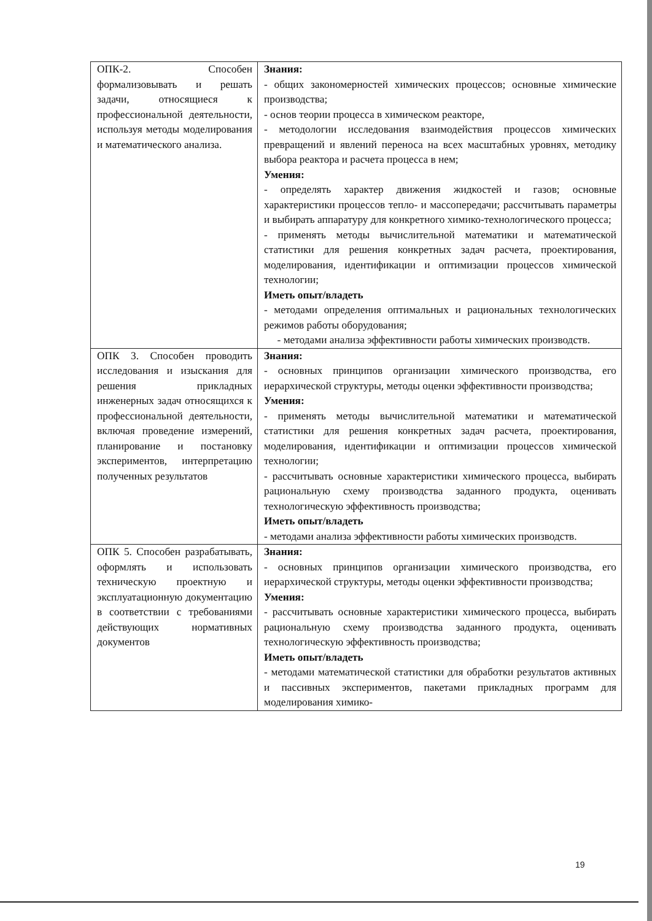| ОПК-2. Способен формализовывать и решать задачи, относящиеся к профессиональной деятельности, используя методы моделирования и математического анализа. | Знания: - общих закономерностей химических процессов; основные химические производства; - основ теории процесса в химическом реакторе, - методологии исследования взаимодействия процессов химических превращений и явлений переноса на всех масштабных уровнях, методику выбора реактора и расчета процесса в нем; Умения: - определять характер движения жидкостей и газов; основные характеристики процессов тепло- и массопередачи; рассчитывать параметры и выбирать аппаратуру для конкретного химико-технологического процесса; - применять методы вычислительной математики и математической статистики для решения конкретных задач расчета, проектирования, моделирования, идентификации и оптимизации процессов химической технологии; Иметь опыт/владеть - методами определения оптимальных и рациональных технологических режимов работы оборудования; - методами анализа эффективности работы химических производств. |
| ОПК 3. Способен проводить исследования и изыскания для решения прикладных инженерных задач относящихся к профессиональной деятельности, включая проведение измерений, планирование и постановку экспериментов, интерпретацию полученных результатов | Знания: - основных принципов организации химического производства, его иерархической структуры, методы оценки эффективности производства; Умения: - применять методы вычислительной математики и математической статистики для решения конкретных задач расчета, проектирования, моделирования, идентификации и оптимизации процессов химической технологии; - рассчитывать основные характеристики химического процесса, выбирать рациональную схему производства заданного продукта, оценивать технологическую эффективность производства; Иметь опыт/владеть - методами анализа эффективности работы химических производств. |
| ОПК 5. Способен разрабатывать, оформлять и использовать техническую проектную и эксплуатационную документацию в соответствии с требованиями действующих нормативных документов | Знания: - основных принципов организации химического производства, его иерархической структуры, методы оценки эффективности производства; Умения: - рассчитывать основные характеристики химического процесса, выбирать рациональную схему производства заданного продукта, оценивать технологическую эффективность производства; Иметь опыт/владеть - методами математической статистики для обработки результатов активных и пассивных экспериментов, пакетами прикладных программ для моделирования химико- |
19